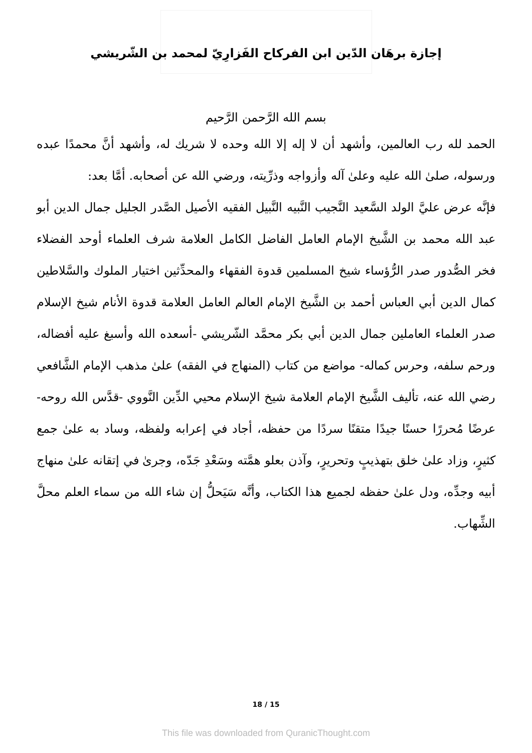إجازة برهَان الدّين ابن الفركاح الفَزارِيّ لمحمد بن الشّريشي
بسم الله الرَّحمن الرَّحيم
الحمد لله رب العالمين، وأشهد أن لا إله إلا الله وحده لا شريك له، وأشهد أنَّ محمدًا عبده ورسوله، صلىٰ الله عليه وعلىٰ آله وأزواجه وذرِّيته، ورضي الله عن أصحابه. أمَّا بعد:
فإنَّه عرض عليَّ الولد السَّعيد النَّجيب النَّبيه النَّبيل الفقيه الأصيل الصَّدر الجليل جمال الدين أبو عبد الله محمد بن الشَّيخ الإمام العامل الفاضل الكامل العلامة شرف العلماء أوحد الفضلاء فخر الصُّدور صدر الرُّؤساء شيخ المسلمين قدوة الفقهاء والمحدِّثين اختيار الملوك والسَّلاطين كمال الدين أبي العباس أحمد بن الشَّيخ الإمام العالم العامل العلامة قدوة الأنام شيخ الإسلام صدر العلماء العاملين جمال الدين أبي بكر محمَّد الشّريشي -أسعده الله وأسبغ عليه أفضاله، ورحم سلفه، وحرس كماله- مواضع من كتاب (المنهاج في الفقه) علىٰ مذهب الإمام الشَّافعي رضي الله عنه، تأليف الشَّيخ الإمام العلامة شيخ الإسلام محيي الدِّين النَّووي -قدَّس الله روحه- عرضًا مُحررًا حسنًا جيدًا متقنًا سردًا من حفظه، أجاد في إعرابه ولفظه، وساد به علىٰ جمع كثيرٍ، وزاد علىٰ خلق بتهذيبٍ وتحريرٍ، وآذن بعلو همَّته وسَعْدِ جَدّه، وجرىٰ في إتقانه علىٰ منهاج أبيه وجدِّه، ودل علىٰ حفظه لجميع هذا الكتاب، وأنَّه سَيَحلُّ إن شاء الله من سماء العلم محلَّ الشِّهاب.
18 / 15
This file was downloaded from QuranicThought.com